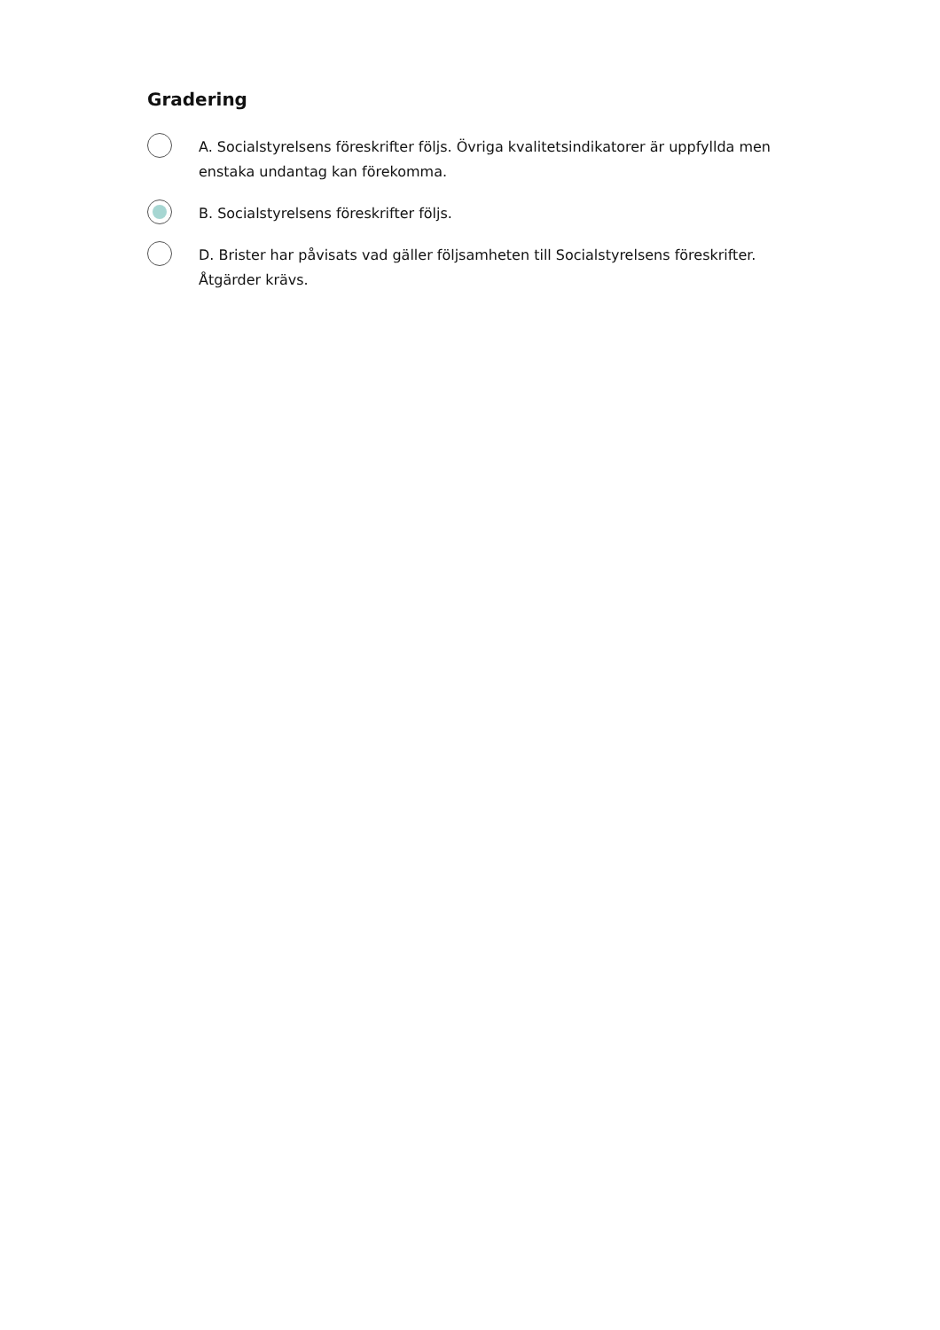Gradering
A. Socialstyrelsens föreskrifter följs. Övriga kvalitetsindikatorer är uppfyllda men enstaka undantag kan förekomma.
B. Socialstyrelsens föreskrifter följs.
D. Brister har påvisats vad gäller följsamheten till Socialstyrelsens föreskrifter. Åtgärder krävs.